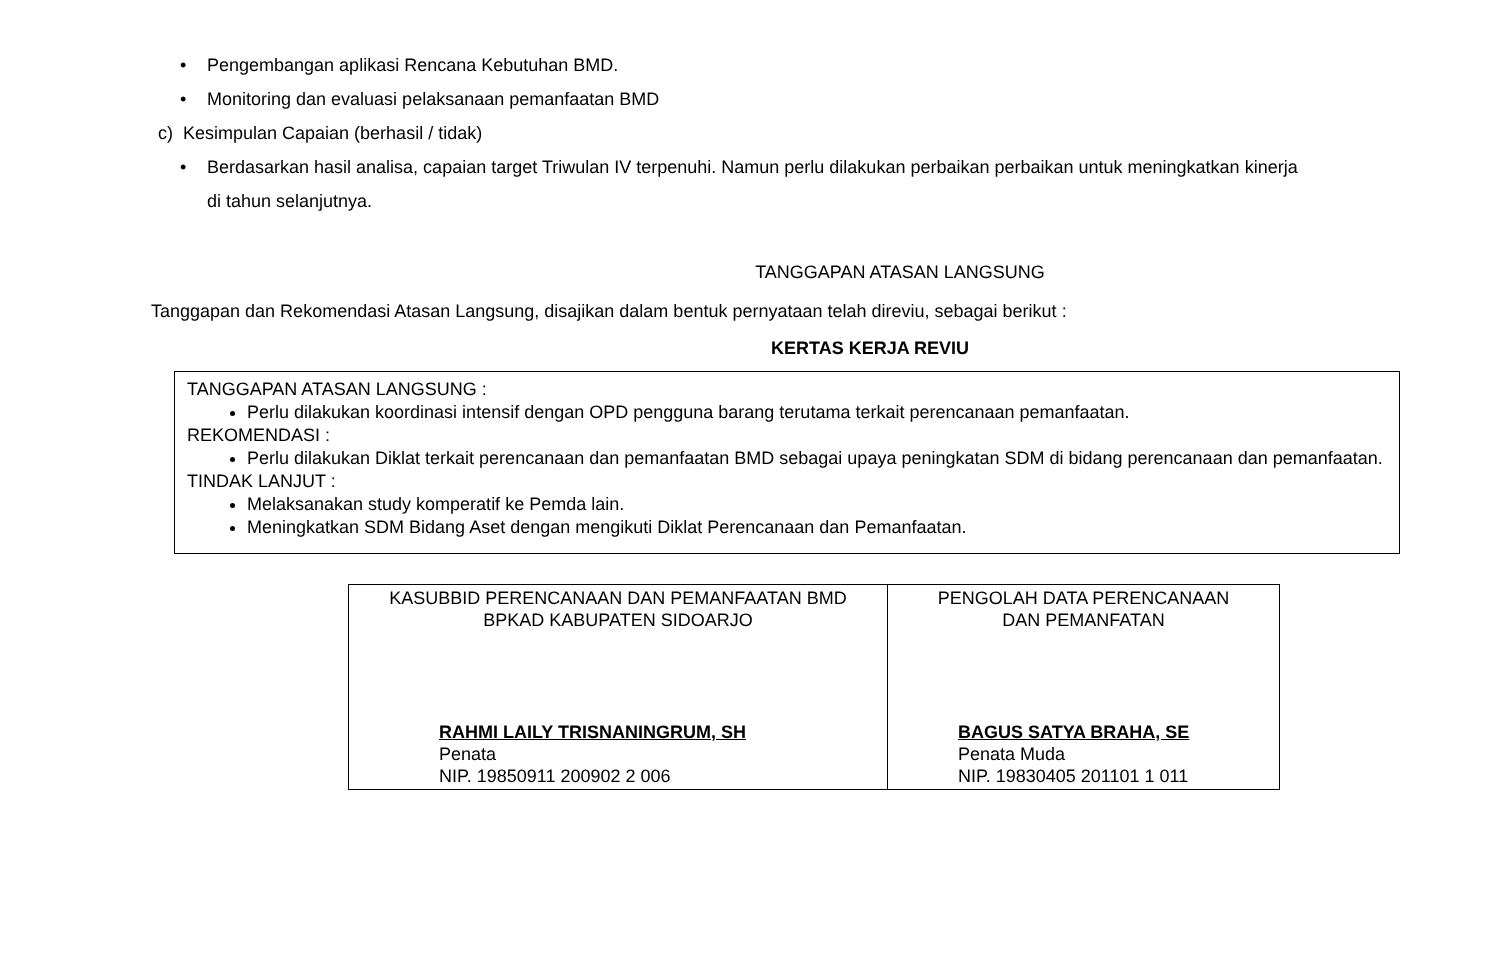• Pengembangan aplikasi Rencana Kebutuhan BMD.
• Monitoring dan evaluasi pelaksanaan pemanfaatan BMD
c) Kesimpulan Capaian (berhasil / tidak)
• Berdasarkan hasil analisa, capaian target Triwulan IV terpenuhi. Namun perlu dilakukan perbaikan perbaikan untuk meningkatkan kinerja
di tahun selanjutnya.
TANGGAPAN ATASAN LANGSUNG
Tanggapan dan Rekomendasi Atasan Langsung, disajikan dalam bentuk pernyataan telah direviu, sebagai berikut :
KERTAS KERJA REVIU
TANGGAPAN ATASAN LANGSUNG :
Perlu dilakukan koordinasi intensif dengan OPD pengguna barang terutama terkait perencanaan pemanfaatan.
REKOMENDASI :
Perlu dilakukan Diklat terkait perencanaan dan pemanfaatan BMD sebagai upaya peningkatan SDM di bidang perencanaan dan pemanfaatan.
TINDAK LANJUT :
Melaksanakan study komperatif ke Pemda lain.
Meningkatkan SDM Bidang Aset dengan mengikuti Diklat Perencanaan dan Pemanfaatan.
| KASUBBID PERENCANAAN DAN PEMANFAATAN BMD BPKAD KABUPATEN SIDOARJO RAHMI LAILY TRISNANINGRUM, SH Penata NIP. 19850911 200902 2 006 | PENGOLAH DATA PERENCANAAN DAN PEMANFATAN BAGUS SATYA BRAHA, SE Penata Muda NIP. 19830405 201101 1 011 |